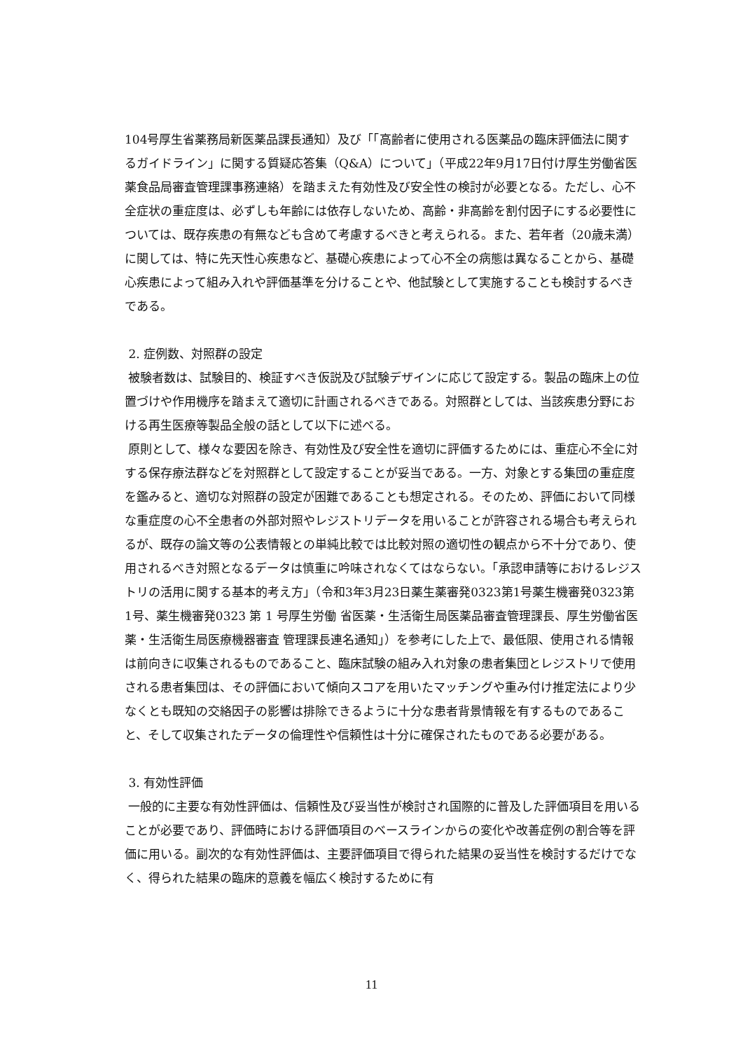104号厚生省薬務局新医薬品課長通知）及び「「高齢者に使用される医薬品の臨床評価法に関するガイドライン」に関する質疑応答集（Q&A）について」（平成22年9月17日付け厚生労働省医薬食品局審査管理課事務連絡）を踏まえた有効性及び安全性の検討が必要となる。ただし、心不全症状の重症度は、必ずしも年齢には依存しないため、高齢・非高齢を割付因子にする必要性については、既存疾患の有無なども含めて考慮するべきと考えられる。また、若年者（20歳未満）に関しては、特に先天性心疾患など、基礎心疾患によって心不全の病態は異なることから、基礎心疾患によって組み入れや評価基準を分けることや、他試験として実施することも検討するべきである。
2. 症例数、対照群の設定
被験者数は、試験目的、検証すべき仮説及び試験デザインに応じて設定する。製品の臨床上の位置づけや作用機序を踏まえて適切に計画されるべきである。対照群としては、当該疾患分野における再生医療等製品全般の話として以下に述べる。
原則として、様々な要因を除き、有効性及び安全性を適切に評価するためには、重症心不全に対する保存療法群などを対照群として設定することが妥当である。一方、対象とする集団の重症度を鑑みると、適切な対照群の設定が困難であることも想定される。そのため、評価において同様な重症度の心不全患者の外部対照やレジストリデータを用いることが許容される場合も考えられるが、既存の論文等の公表情報との単純比較では比較対照の適切性の観点から不十分であり、使用されるべき対照となるデータは慎重に吟味されなくてはならない。「承認申請等におけるレジストリの活用に関する基本的考え方」（令和3年3月23日薬生薬審発0323第1号薬生機審発0323第1号、薬生機審発0323 第 1 号厚生労働 省医薬・生活衛生局医薬品審査管理課長、厚生労働省医薬・生活衛生局医療機器審査 管理課長連名通知」）を参考にした上で、最低限、使用される情報は前向きに収集されるものであること、臨床試験の組み入れ対象の患者集団とレジストリで使用される患者集団は、その評価において傾向スコアを用いたマッチングや重み付け推定法により少なくとも既知の交絡因子の影響は排除できるように十分な患者背景情報を有するものであること、そして収集されたデータの倫理性や信頼性は十分に確保されたものである必要がある。
3. 有効性評価
一般的に主要な有効性評価は、信頼性及び妥当性が検討され国際的に普及した評価項目を用いることが必要であり、評価時における評価項目のベースラインからの変化や改善症例の割合等を評価に用いる。副次的な有効性評価は、主要評価項目で得られた結果の妥当性を検討するだけでなく、得られた結果の臨床的意義を幅広く検討するために有
11